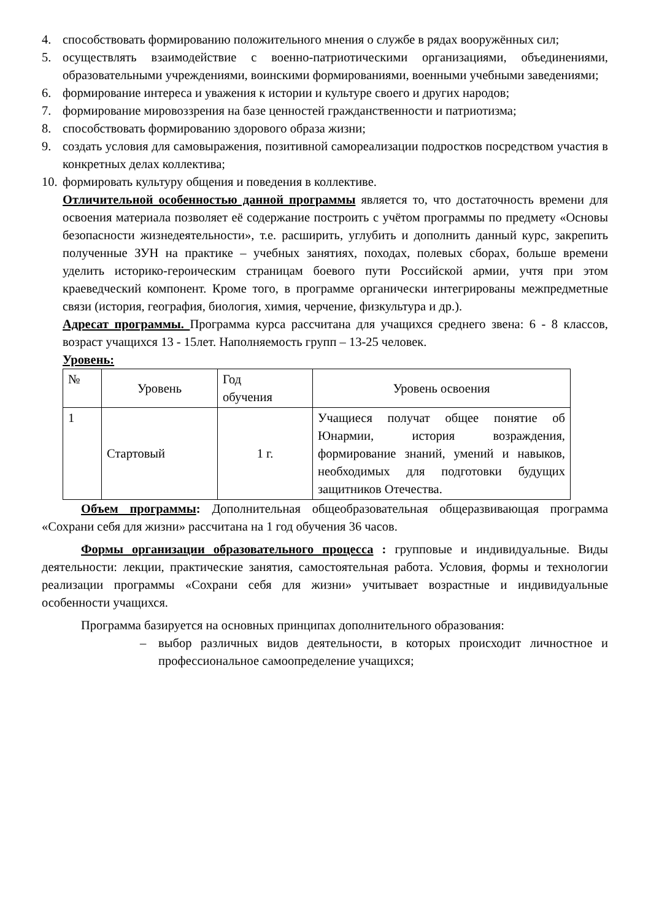4. способствовать формированию положительного мнения о службе в рядах вооружённых сил;
5. осуществлять взаимодействие с военно-патриотическими организациями, объединениями, образовательными учреждениями, воинскими формированиями, военными учебными заведениями;
6. формирование интереса и уважения к истории и культуре своего и других народов;
7. формирование мировоззрения на базе ценностей гражданственности и патриотизма;
8. способствовать формированию здорового образа жизни;
9. создать условия для самовыражения, позитивной самореализации подростков посредством участия в конкретных делах коллектива;
10. формировать культуру общения и поведения в коллективе.
Отличительной особенностью данной программы является то, что достаточность времени для освоения материала позволяет её содержание построить с учётом программы по предмету «Основы безопасности жизнедеятельности», т.е. расширить, углубить и дополнить данный курс, закрепить полученные ЗУН на практике – учебных занятиях, походах, полевых сборах, больше времени уделить историко-героическим страницам боевого пути Российской армии, учтя при этом краеведческий компонент. Кроме того, в программе органически интегрированы межпредметные связи (история, география, биология, химия, черчение, физкультура и др.).
Адресат программы. Программа курса рассчитана для учащихся среднего звена: 6 - 8 классов, возраст учащихся 13 - 15лет. Наполняемость групп – 13-25 человек.
Уровень:
| № | Уровень | Год обучения | Уровень освоения |
| 1 | Стартовый | 1 г. | Учащиеся получат общее понятие об Юнармии, история возраждения, формирование знаний, умений и навыков, необходимых для подготовки будущих защитников Отечества. |
Объем программы: Дополнительная общеобразовательная общеразвивающая программа «Сохрани себя для жизни» рассчитана на 1 год обучения 36 часов.
Формы организации образовательного процесса : групповые и индивидуальные. Виды деятельности: лекции, практические занятия, самостоятельная работа. Условия, формы и технологии реализации программы «Сохрани себя для жизни» учитывает возрастные и индивидуальные особенности учащихся.
Программа базируется на основных принципах дополнительного образования:
– выбор различных видов деятельности, в которых происходит личностное и профессиональное самоопределение учащихся;